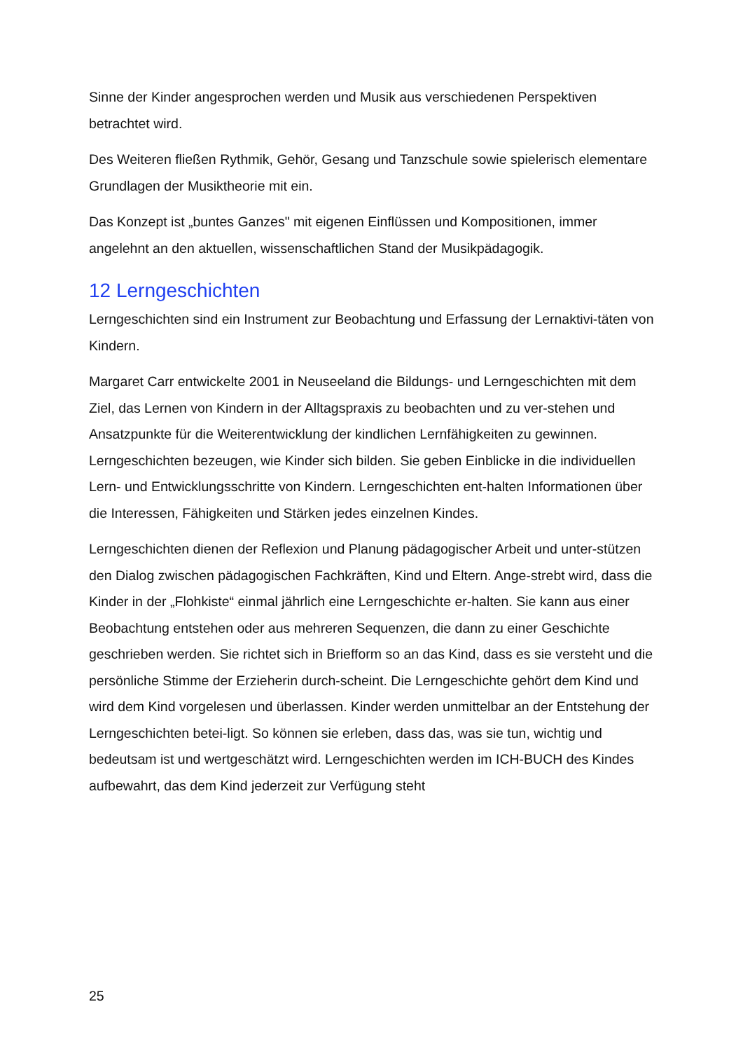Sinne der Kinder angesprochen werden und Musik aus verschiedenen Perspektiven betrachtet wird.
Des Weiteren fließen Rythmik, Gehör, Gesang und Tanzschule sowie spielerisch elementare Grundlagen der Musiktheorie mit ein.
Das Konzept ist „buntes Ganzes" mit eigenen Einflüssen und Kompositionen, immer angelehnt an den aktuellen, wissenschaftlichen Stand der Musikpädagogik.
12 Lerngeschichten
Lerngeschichten sind ein Instrument zur Beobachtung und Erfassung der Lernaktivi-täten von Kindern.
Margaret Carr entwickelte 2001 in Neuseeland die Bildungs- und Lerngeschichten mit dem Ziel, das Lernen von Kindern in der Alltagspraxis zu beobachten und zu ver-stehen und Ansatzpunkte für die Weiterentwicklung der kindlichen Lernfähigkeiten zu gewinnen. Lerngeschichten bezeugen, wie Kinder sich bilden. Sie geben Einblicke in die individuellen Lern- und Entwicklungsschritte von Kindern. Lerngeschichten ent-halten Informationen über die Interessen, Fähigkeiten und Stärken jedes einzelnen Kindes.
Lerngeschichten dienen der Reflexion und Planung pädagogischer Arbeit und unter-stützen den Dialog zwischen pädagogischen Fachkräften, Kind und Eltern. Ange-strebt wird, dass die Kinder in der „Flohkiste“ einmal jährlich eine Lerngeschichte er-halten. Sie kann aus einer Beobachtung entstehen oder aus mehreren Sequenzen, die dann zu einer Geschichte geschrieben werden. Sie richtet sich in Briefform so an das Kind, dass es sie versteht und die persönliche Stimme der Erzieherin durch-scheint. Die Lerngeschichte gehört dem Kind und wird dem Kind vorgelesen und überlassen. Kinder werden unmittelbar an der Entstehung der Lerngeschichten betei-ligt. So können sie erleben, dass das, was sie tun, wichtig und bedeutsam ist und wertgeschätzt wird. Lerngeschichten werden im ICH-BUCH des Kindes aufbewahrt, das dem Kind jederzeit zur Verfügung steht
25